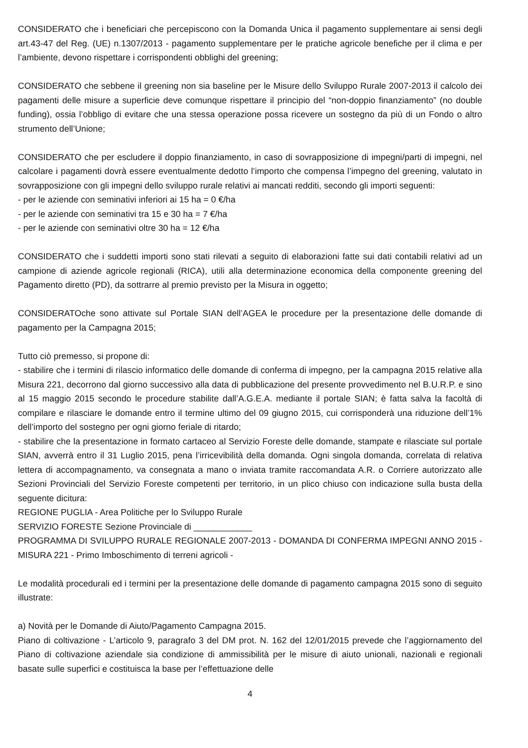CONSIDERATO che i beneficiari che percepiscono con la Domanda Unica il pagamento supplementare ai sensi degli art.43-47 del Reg. (UE) n.1307/2013 - pagamento supplementare per le pratiche agricole benefiche per il clima e per l’ambiente, devono rispettare i corrispondenti obblighi del greening;
CONSIDERATO che sebbene il greening non sia baseline per le Misure dello Sviluppo Rurale 2007-2013 il calcolo dei pagamenti delle misure a superficie deve comunque rispettare il principio del “non-doppio finanziamento” (no double funding), ossia l’obbligo di evitare che una stessa operazione possa ricevere un sostegno da più di un Fondo o altro strumento dell’Unione;
CONSIDERATO che per escludere il doppio finanziamento, in caso di sovrapposizione di impegni/parti di impegni, nel calcolare i pagamenti dovrà essere eventualmente dedotto l’importo che compensa l’impegno del greening, valutato in sovrapposizione con gli impegni dello sviluppo rurale relativi ai mancati redditi, secondo gli importi seguenti:
- per le aziende con seminativi inferiori ai 15 ha = 0 €/ha
- per le aziende con seminativi tra 15 e 30 ha = 7 €/ha
- per le aziende con seminativi oltre 30 ha = 12 €/ha
CONSIDERATO che i suddetti importi sono stati rilevati a seguito di elaborazioni fatte sui dati contabili relativi ad un campione di aziende agricole regionali (RICA), utili alla determinazione economica della componente greening del Pagamento diretto (PD), da sottrarre al premio previsto per la Misura in oggetto;
CONSIDERATOche sono attivate sul Portale SIAN dell’AGEA le procedure per la presentazione delle domande di pagamento per la Campagna 2015;
Tutto ciò premesso, si propone di:
- stabilire che i termini di rilascio informatico delle domande di conferma di impegno, per la campagna 2015 relative alla Misura 221, decorrono dal giorno successivo alla data di pubblicazione del presente provvedimento nel B.U.R.P. e sino al 15 maggio 2015 secondo le procedure stabilite dall’A.G.E.A. mediante il portale SIAN; è fatta salva la facoltà di compilare e rilasciare le domande entro il termine ultimo del 09 giugno 2015, cui corrisponderà una riduzione dell’1% dell’importo del sostegno per ogni giorno feriale di ritardo;
- stabilire che la presentazione in formato cartaceo al Servizio Foreste delle domande, stampate e rilasciate sul portale SIAN, avverrà entro il 31 Luglio 2015, pena l’irricevibilità della domanda. Ogni singola domanda, correlata di relativa lettera di accompagnamento, va consegnata a mano o inviata tramite raccomandata A.R. o Corriere autorizzato alle Sezioni Provinciali del Servizio Foreste competenti per territorio, in un plico chiuso con indicazione sulla busta della seguente dicitura:
REGIONE PUGLIA - Area Politiche per lo Sviluppo Rurale
SERVIZIO FORESTE Sezione Provinciale di ____________
PROGRAMMA DI SVILUPPO RURALE REGIONALE 2007-2013 - DOMANDA DI CONFERMA IMPEGNI ANNO 2015 - MISURA 221 - Primo Imboschimento di terreni agricoli -
Le modalità procedurali ed i termini per la presentazione delle domande di pagamento campagna 2015 sono di seguito illustrate:
a) Novità per le Domande di Aiuto/Pagamento Campagna 2015.
Piano di coltivazione - L’articolo 9, paragrafo 3 del DM prot. N. 162 del 12/01/2015 prevede che l’aggiornamento del Piano di coltivazione aziendale sia condizione di ammissibilità per le misure di aiuto unionali, nazionali e regionali basate sulle superfici e costituisca la base per l’effettuazione delle
4